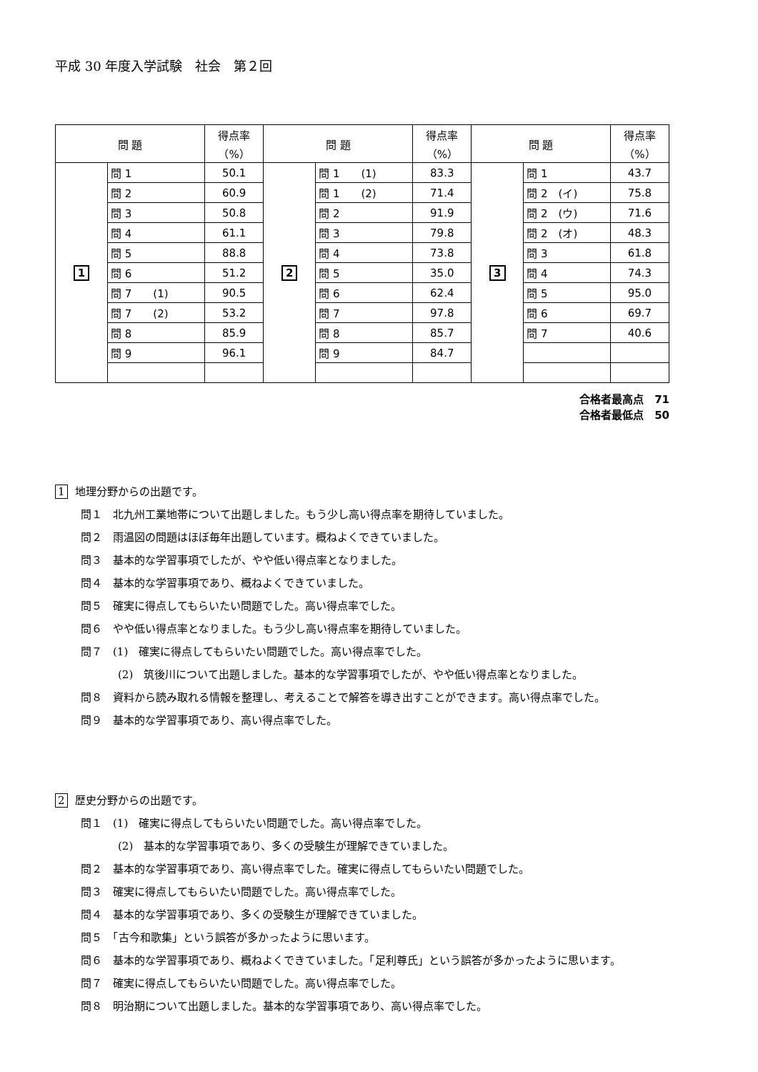平成 30 年度入学試験　社会　第２回
| 問 題 | | 得点率 （%） | 問 題 | | 得点率 （%） | 問 題 | | 得点率 （%） |
| --- | --- | --- | --- | --- | --- | --- | --- | --- |
| 1 | 問 1 | 50.1 | 2 | 問 1 (1) | 83.3 | 3 | 問 1 | 43.7 |
| | 問 2 | 60.9 | | 問 1 (2) | 71.4 | | 問 2 (イ) | 75.8 |
| | 問 3 | 50.8 | | 問 2 | 91.9 | | 問 2 (ウ) | 71.6 |
| | 問 4 | 61.1 | | 問 3 | 79.8 | | 問 2 (オ) | 48.3 |
| | 問 5 | 88.8 | | 問 4 | 73.8 | | 問 3 | 61.8 |
| | 問 6 | 51.2 | | 問 5 | 35.0 | | 問 4 | 74.3 |
| | 問 7 (1) | 90.5 | | 問 6 | 62.4 | | 問 5 | 95.0 |
| | 問 7 (2) | 53.2 | | 問 7 | 97.8 | | 問 6 | 69.7 |
| | 問 8 | 85.9 | | 問 8 | 85.7 | | 問 7 | 40.6 |
| | 問 9 | 96.1 | | 問 9 | 84.7 | | | |
合格者最高点　71
合格者最低点　50
1 地理分野からの出題です。
問１　北九州工業地帯について出題しました。もう少し高い得点率を期待していました。
問２　雨温図の問題はほぼ毎年出題しています。概ねよくできていました。
問３　基本的な学習事項でしたが、やや低い得点率となりました。
問４　基本的な学習事項であり、概ねよくできていました。
問５　確実に得点してもらいたい問題でした。高い得点率でした。
問６　やや低い得点率となりました。もう少し高い得点率を期待していました。
問７　(1)　確実に得点してもらいたい問題でした。高い得点率でした。
(2)　筑後川について出題しました。基本的な学習事項でしたが、やや低い得点率となりました。
問８　資料から読み取れる情報を整理し、考えることで解答を導き出すことができます。高い得点率でした。
問９　基本的な学習事項であり、高い得点率でした。
2 歴史分野からの出題です。
問１　(1)　確実に得点してもらいたい問題でした。高い得点率でした。
(2)　基本的な学習事項であり、多くの受験生が理解できていました。
問２　基本的な学習事項であり、高い得点率でした。確実に得点してもらいたい問題でした。
問３　確実に得点してもらいたい問題でした。高い得点率でした。
問４　基本的な学習事項であり、多くの受験生が理解できていました。
問５　「古今和歌集」という誤答が多かったように思います。
問６　基本的な学習事項であり、概ねよくできていました。「足利尊氏」という誤答が多かったように思います。
問７　確実に得点してもらいたい問題でした。高い得点率でした。
問８　明治期について出題しました。基本的な学習事項であり、高い得点率でした。